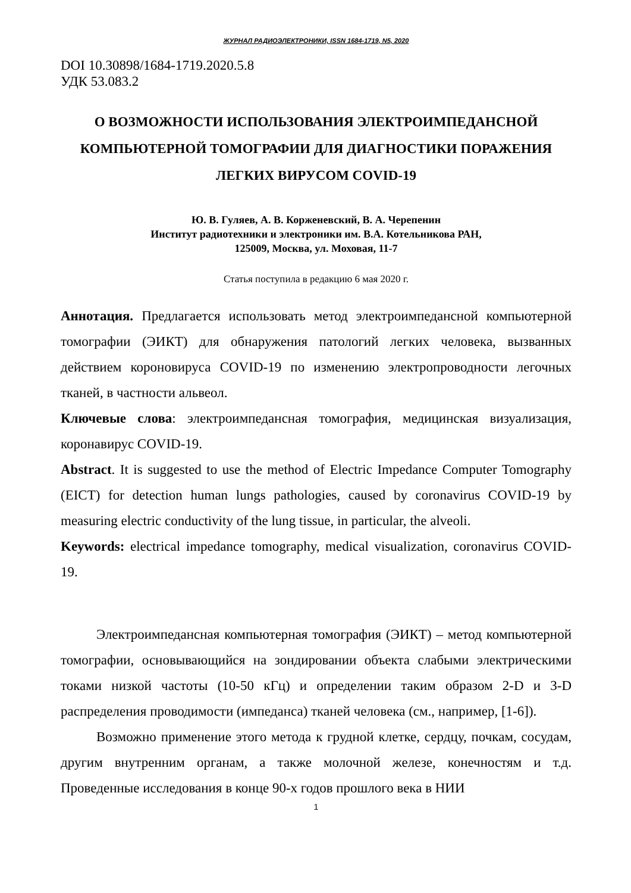ЖУРНАЛ РАДИОЭЛЕКТРОНИКИ, ISSN 1684-1719, N5, 2020
DOI 10.30898/1684-1719.2020.5.8
УДК 53.083.2
О ВОЗМОЖНОСТИ ИСПОЛЬЗОВАНИЯ ЭЛЕКТРОИМПЕДАНСНОЙ КОМПЬЮТЕРНОЙ ТОМОГРАФИИ ДЛЯ ДИАГНОСТИКИ ПОРАЖЕНИЯ ЛЕГКИХ ВИРУСОМ COVID-19
Ю. В. Гуляев, А. В. Корженевский, В. А. Черепенин
Институт радиотехники и электроники им. В.А. Котельникова РАН,
125009, Москва, ул. Моховая, 11-7
Статья поступила в редакцию 6 мая 2020 г.
Аннотация. Предлагается использовать метод электроимпедансной компьютерной томографии (ЭИКТ) для обнаружения патологий легких человека, вызванных действием короновируса COVID-19 по изменению электропроводности легочных тканей, в частности альвеол.
Ключевые слова: электроимпедансная томография, медицинская визуализация, коронавирус COVID-19.
Abstract. It is suggested to use the method of Electric Impedance Computer Tomography (EICT) for detection human lungs pathologies, caused by coronavirus COVID-19 by measuring electric conductivity of the lung tissue, in particular, the alveoli.
Keywords: electrical impedance tomography, medical visualization, coronavirus COVID-19.
Электроимпедансная компьютерная томография (ЭИКТ) – метод компьютерной томографии, основывающийся на зондировании объекта слабыми электрическими токами низкой частоты (10-50 кГц) и определении таким образом 2-D и 3-D распределения проводимости (импеданса) тканей человека (см., например, [1-6]).
Возможно применение этого метода к грудной клетке, сердцу, почкам, сосудам, другим внутренним органам, а также молочной железе, конечностям и т.д. Проведенные исследования в конце 90-х годов прошлого века в НИИ
1